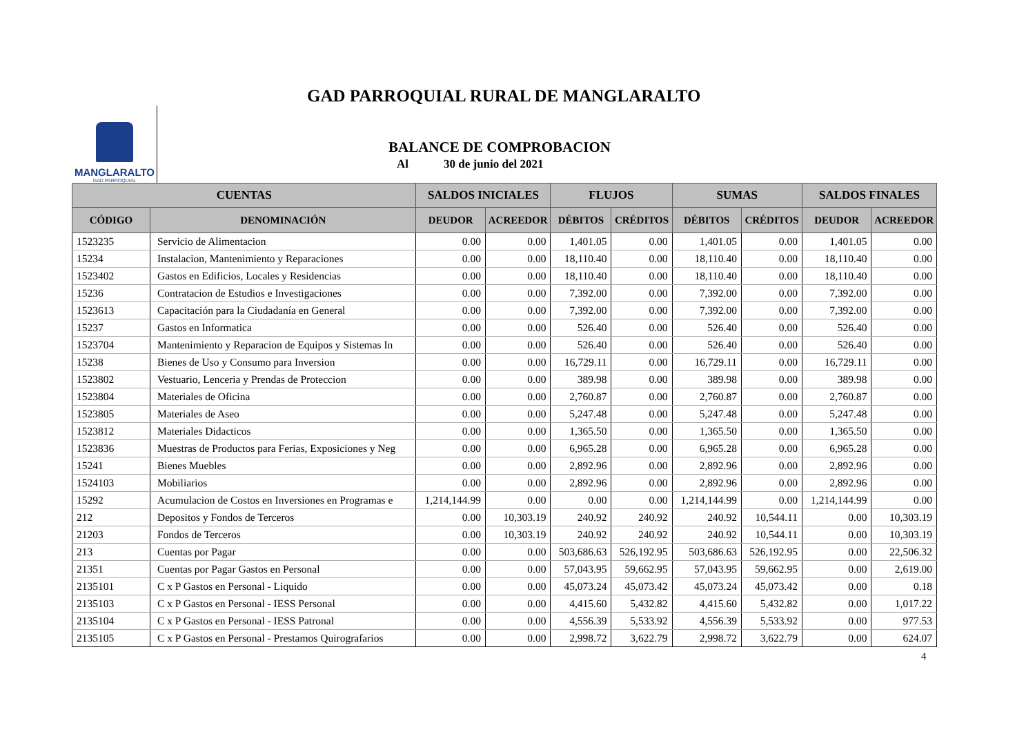GAD PARROQUIAL RURAL DE MANGLARALTO
MANGLARALTO
GAD PARROQUIAL
BALANCE DE COMPROBACION
Al 30 de junio del 2021
| CUENTAS | | SALDOS INICIALES | | FLUJOS | | SUMAS | | SALDOS FINALES | |
| --- | --- | --- | --- | --- | --- | --- | --- | --- | --- |
| CÓDIGO | DENOMINACIÓN | DEUDOR | ACREEDOR | DÉBITOS | CRÉDITOS | DÉBITOS | CRÉDITOS | DEUDOR | ACREEDOR |
| 1523235 | Servicio de Alimentacion | 0.00 | 0.00 | 1,401.05 | 0.00 | 1,401.05 | 0.00 | 1,401.05 | 0.00 |
| 15234 | Instalacion, Mantenimiento y Reparaciones | 0.00 | 0.00 | 18,110.40 | 0.00 | 18,110.40 | 0.00 | 18,110.40 | 0.00 |
| 1523402 | Gastos en Edificios, Locales y Residencias | 0.00 | 0.00 | 18,110.40 | 0.00 | 18,110.40 | 0.00 | 18,110.40 | 0.00 |
| 15236 | Contratacion de Estudios e Investigaciones | 0.00 | 0.00 | 7,392.00 | 0.00 | 7,392.00 | 0.00 | 7,392.00 | 0.00 |
| 1523613 | Capacitación para la Ciudadanía en General | 0.00 | 0.00 | 7,392.00 | 0.00 | 7,392.00 | 0.00 | 7,392.00 | 0.00 |
| 15237 | Gastos en Informatica | 0.00 | 0.00 | 526.40 | 0.00 | 526.40 | 0.00 | 526.40 | 0.00 |
| 1523704 | Mantenimiento y Reparacion de Equipos y Sistemas In | 0.00 | 0.00 | 526.40 | 0.00 | 526.40 | 0.00 | 526.40 | 0.00 |
| 15238 | Bienes de Uso y Consumo para Inversion | 0.00 | 0.00 | 16,729.11 | 0.00 | 16,729.11 | 0.00 | 16,729.11 | 0.00 |
| 1523802 | Vestuario, Lenceria y Prendas de Proteccion | 0.00 | 0.00 | 389.98 | 0.00 | 389.98 | 0.00 | 389.98 | 0.00 |
| 1523804 | Materiales de Oficina | 0.00 | 0.00 | 2,760.87 | 0.00 | 2,760.87 | 0.00 | 2,760.87 | 0.00 |
| 1523805 | Materiales de Aseo | 0.00 | 0.00 | 5,247.48 | 0.00 | 5,247.48 | 0.00 | 5,247.48 | 0.00 |
| 1523812 | Materiales Didacticos | 0.00 | 0.00 | 1,365.50 | 0.00 | 1,365.50 | 0.00 | 1,365.50 | 0.00 |
| 1523836 | Muestras de Productos para Ferias, Exposiciones y Neg | 0.00 | 0.00 | 6,965.28 | 0.00 | 6,965.28 | 0.00 | 6,965.28 | 0.00 |
| 15241 | Bienes Muebles | 0.00 | 0.00 | 2,892.96 | 0.00 | 2,892.96 | 0.00 | 2,892.96 | 0.00 |
| 1524103 | Mobiliarios | 0.00 | 0.00 | 2,892.96 | 0.00 | 2,892.96 | 0.00 | 2,892.96 | 0.00 |
| 15292 | Acumulacion de Costos en Inversiones en Programas e | 1,214,144.99 | 0.00 | 0.00 | 0.00 | 1,214,144.99 | 0.00 | 1,214,144.99 | 0.00 |
| 212 | Depositos y Fondos de Terceros | 0.00 | 10,303.19 | 240.92 | 240.92 | 240.92 | 10,544.11 | 0.00 | 10,303.19 |
| 21203 | Fondos de Terceros | 0.00 | 10,303.19 | 240.92 | 240.92 | 240.92 | 10,544.11 | 0.00 | 10,303.19 |
| 213 | Cuentas por Pagar | 0.00 | 0.00 | 503,686.63 | 526,192.95 | 503,686.63 | 526,192.95 | 0.00 | 22,506.32 |
| 21351 | Cuentas por Pagar Gastos en Personal | 0.00 | 0.00 | 57,043.95 | 59,662.95 | 57,043.95 | 59,662.95 | 0.00 | 2,619.00 |
| 2135101 | C x P Gastos en Personal - Liquido | 0.00 | 0.00 | 45,073.24 | 45,073.42 | 45,073.24 | 45,073.42 | 0.00 | 0.18 |
| 2135103 | C x P Gastos en Personal - IESS Personal | 0.00 | 0.00 | 4,415.60 | 5,432.82 | 4,415.60 | 5,432.82 | 0.00 | 1,017.22 |
| 2135104 | C x P Gastos en Personal - IESS Patronal | 0.00 | 0.00 | 4,556.39 | 5,533.92 | 4,556.39 | 5,533.92 | 0.00 | 977.53 |
| 2135105 | C x P Gastos en Personal - Prestamos Quirografarios | 0.00 | 0.00 | 2,998.72 | 3,622.79 | 2,998.72 | 3,622.79 | 0.00 | 624.07 |
4